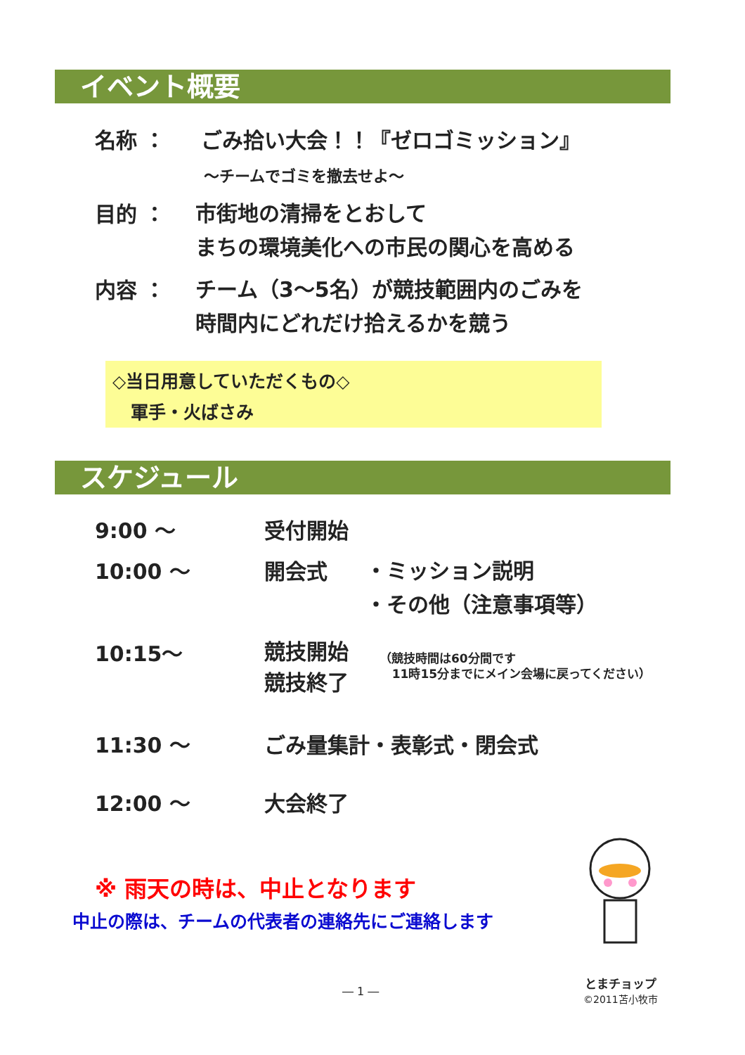イベント概要
名称 ： ごみ拾い大会！！『ゼロゴミッション』
～チームでゴミを撤去せよ～
目的 ：
市街地の清掃をとおして
まちの環境美化への市民の関心を高める
内容 ：
チーム（3～5名）が競技範囲内のごみを
時間内にどれだけ拾えるかを競う
◇当日用意していただくもの◇
軍手・火ばさみ
スケジュール
9:00 ～ 受付開始
10:00 ～ 開会式
・ミッション説明
・その他（注意事項等）
10:15～
競技開始
競技終了
（競技時間は60分間です
11時15分までにメイン会場に戻ってください）
11:30 ～ ごみ量集計・表彰式・閉会式
12:00 ～ 大会終了
※ 雨天の時は、中止となります
中止の際は、チームの代表者の連絡先にご連絡します
とまチョップ
©2011苫小牧市
― 1 ―